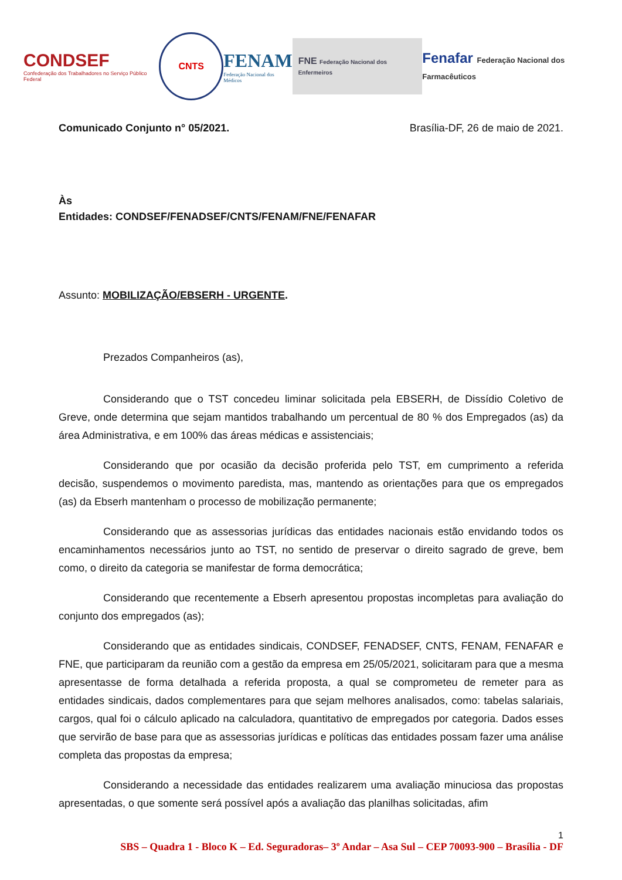CONDSEF
Confederação dos Trabalhadores no Serviço Público Federal
CNTS
FENAM
Federação Nacional dos Médicos
FNE Federação Nacional dos Enfermeiros
Fenafar Federação Nacional dos Farmacêuticos
Comunicado Conjunto n° 05/2021. Brasília-DF, 26 de maio de 2021.
Às
Entidades: CONDSEF/FENADSEF/CNTS/FENAM/FNE/FENAFAR
Assunto: MOBILIZAÇÃO/EBSERH - URGENTE.
Prezados Companheiros (as),
Considerando que o TST concedeu liminar solicitada pela EBSERH, de Dissídio Coletivo de Greve, onde determina que sejam mantidos trabalhando um percentual de 80 % dos Empregados (as) da área Administrativa, e em 100% das áreas médicas e assistenciais;
Considerando que por ocasião da decisão proferida pelo TST, em cumprimento a referida decisão, suspendemos o movimento paredista, mas, mantendo as orientações para que os empregados (as) da Ebserh mantenham o processo de mobilização permanente;
Considerando que as assessorias jurídicas das entidades nacionais estão envidando todos os encaminhamentos necessários junto ao TST, no sentido de preservar o direito sagrado de greve, bem como, o direito da categoria se manifestar de forma democrática;
Considerando que recentemente a Ebserh apresentou propostas incompletas para avaliação do conjunto dos empregados (as);
Considerando que as entidades sindicais, CONDSEF, FENADSEF, CNTS, FENAM, FENAFAR e FNE, que participaram da reunião com a gestão da empresa em 25/05/2021, solicitaram para que a mesma apresentasse de forma detalhada a referida proposta, a qual se comprometeu de remeter para as entidades sindicais, dados complementares para que sejam melhores analisados, como: tabelas salariais, cargos, qual foi o cálculo aplicado na calculadora, quantitativo de empregados por categoria. Dados esses que servirão de base para que as assessorias jurídicas e políticas das entidades possam fazer uma análise completa das propostas da empresa;
Considerando a necessidade das entidades realizarem uma avaliação minuciosa das propostas apresentadas, o que somente será possível após a avaliação das planilhas solicitadas, afim
1
SBS – Quadra 1 - Bloco K – Ed. Seguradoras– 3º Andar – Asa Sul – CEP 70093-900 – Brasília - DF